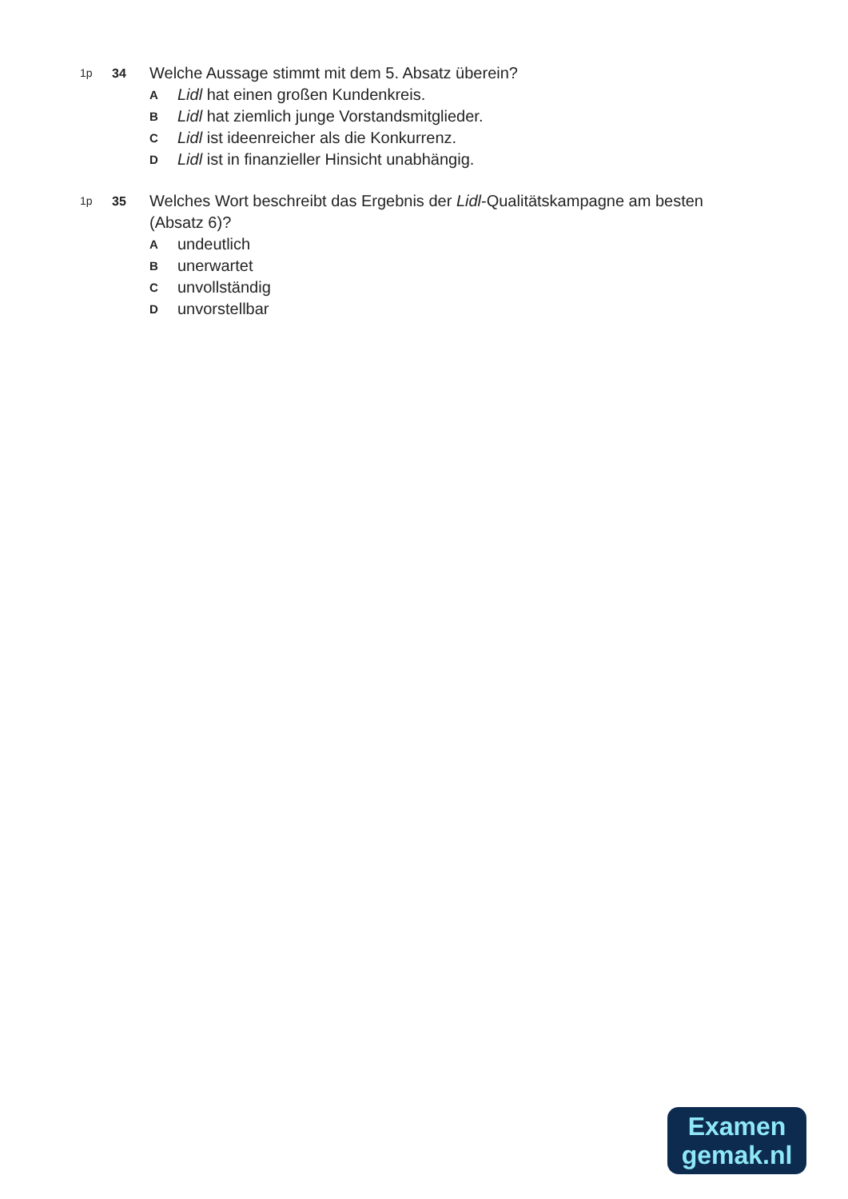1p 34
Welche Aussage stimmt mit dem 5. Absatz überein?
A Lidl hat einen großen Kundenkreis.
B Lidl hat ziemlich junge Vorstandsmitglieder.
C Lidl ist ideenreicher als die Konkurrenz.
D Lidl ist in finanzieller Hinsicht unabhängig.
1p 35
Welches Wort beschreibt das Ergebnis der Lidl-Qualitätskampagne am besten (Absatz 6)?
Aundeutlich
Bunerwartet
Cunvollständig
Dunvorstellbar
Examen
gemak.nl